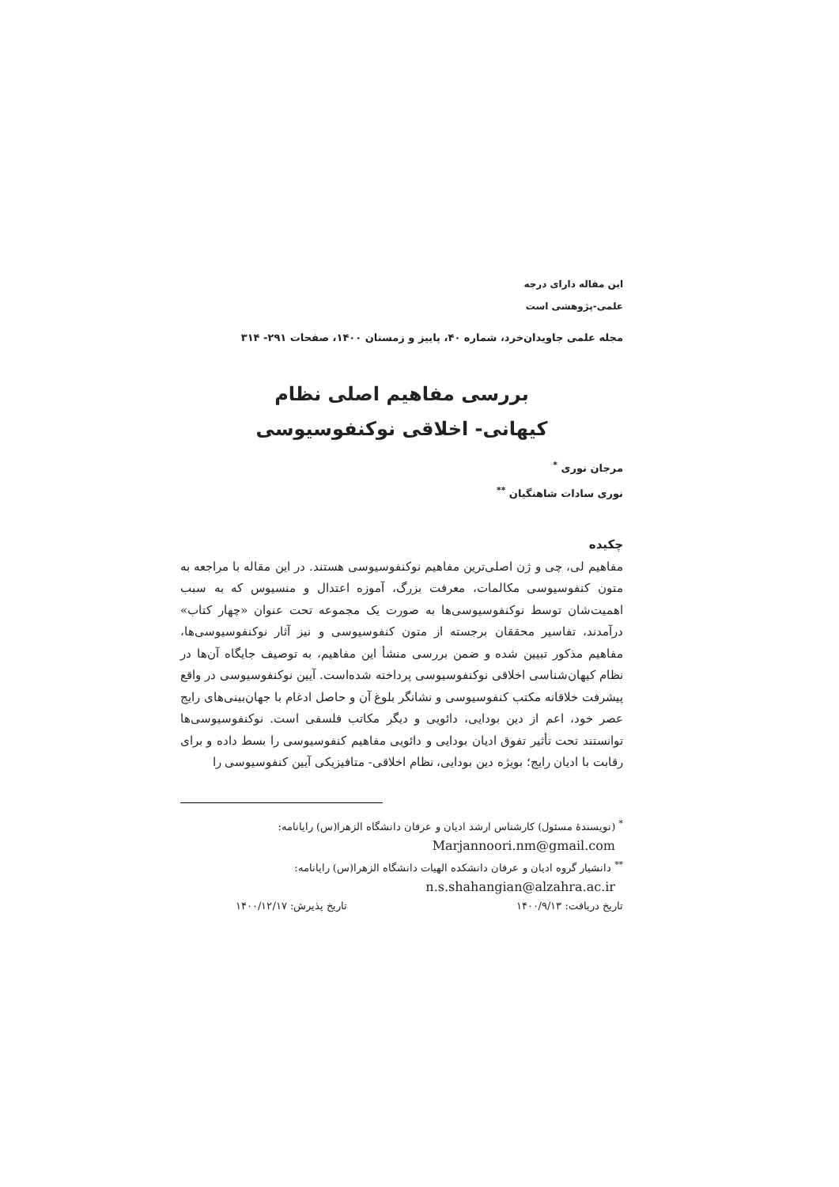این مقاله دارای درجه
علمی-پژوهشی است
مجله علمی جاویدان‌خرد، شماره ۴۰، پاییز و زمستان ۱۴۰۰، صفحات ۲۹۱- ۳۱۴
بررسی مفاهیم اصلی نظام
کیهانی- اخلاقی نوکنفوسیوسی
مرجان نوری <sup>*</sup>
نوری سادات شاهنگیان <sup>**</sup>
چکیده
مفاهیم لی، چی و ژن اصلی‌ترین مفاهیم نوکنفوسیوسی هستند. در این مقاله با مراجعه به متون کنفوسیوسی مکالمات، معرفت بزرگ، آموزه اعتدال و منسیوس که به سبب اهمیت‌شان توسط نوکنفوسیوسی‌ها به صورت یک مجموعه تحت عنوان «چهار کتاب» درآمدند، تفاسیر محققان برجسته از متون کنفوسیوسی و نیز آثار نوکنفوسیوسی‌ها، مفاهیم مذکور تبیین شده و ضمن بررسی منشأ این مفاهیم، به توصیف جایگاه آن‌ها در نظام کیهان‌شناسی اخلاقی نوکنفوسیوسی پرداخته شده‌است. آیین نوکنفوسیوسی در واقع پیشرفت خلاقانه مکتب کنفوسیوسی و نشانگر بلوغ آن و حاصل ادغام با جهان‌بینی‌های رایج عصر خود، اعم از دین بودایی، دائویی و دیگر مکاتب فلسفی است. نوکنفوسیوسی‌ها توانستند تحت تأثیر تفوق ادیان بودایی و دائویی مفاهیم کنفوسیوسی را بسط داده و برای رقابت با ادیان رایج؛ بویژه دین بودایی، نظام اخلاقی- متافیزیکی آیین کنفوسیوسی را
<sup>*</sup> (نویسندهٔ مسئول) کارشناس ارشد ادیان و عرفان دانشگاه الزهرا(س) رایانامه:
Marjannoori.nm@gmail.com
<sup>**</sup> دانشیار گروه ادیان و عرفان دانشکده الهیات دانشگاه الزهرا(س) رایانامه:
n.s.shahangian@alzahra.ac.ir
تاریخ دریافت: ۱۴۰۰/۹/۱۳ تاریخ پذیرش: ۱۴۰۰/۱۲/۱۷